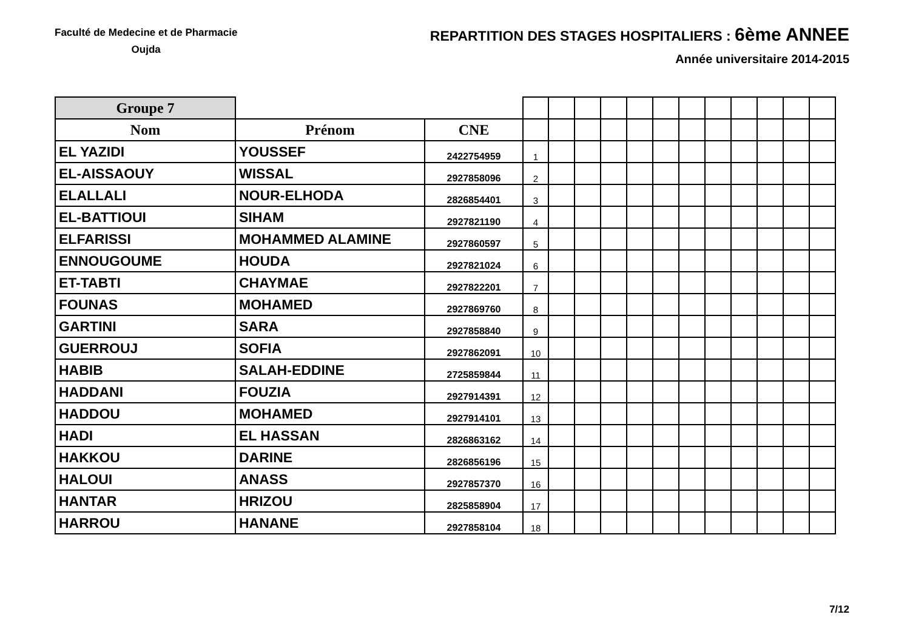Faculté de Medecine et de Pharmacie
Oujda
REPARTITION DES STAGES HOSPITALIERS : 6ème ANNEE
Année universitaire 2014-2015
| Groupe 7 | | | | | | | | | | | | | | |
| Nom | Prénom | CNE | | | | | | | | | | | | |
| EL YAZIDI | YOUSSEF | 2422754959 | 1 | | | | | | | | | | | |
| EL-AISSAOUY | WISSAL | 2927858096 | 2 | | | | | | | | | | | |
| ELALLALI | NOUR-ELHODA | 2826854401 | 3 | | | | | | | | | | | |
| EL-BATTIOUI | SIHAM | 2927821190 | 4 | | | | | | | | | | | |
| ELFARISSI | MOHAMMED ALAMINE | 2927860597 | 5 | | | | | | | | | | | |
| ENNOUGOUME | HOUDA | 2927821024 | 6 | | | | | | | | | | | |
| ET-TABTI | CHAYMAE | 2927822201 | 7 | | | | | | | | | | | |
| FOUNAS | MOHAMED | 2927869760 | 8 | | | | | | | | | | | |
| GARTINI | SARA | 2927858840 | 9 | | | | | | | | | | | |
| GUERROUJ | SOFIA | 2927862091 | 10 | | | | | | | | | | | |
| HABIB | SALAH-EDDINE | 2725859844 | 11 | | | | | | | | | | | |
| HADDANI | FOUZIA | 2927914391 | 12 | | | | | | | | | | | |
| HADDOU | MOHAMED | 2927914101 | 13 | | | | | | | | | | | |
| HADI | EL HASSAN | 2826863162 | 14 | | | | | | | | | | | |
| HAKKOU | DARINE | 2826856196 | 15 | | | | | | | | | | | |
| HALOUI | ANASS | 2927857370 | 16 | | | | | | | | | | | |
| HANTAR | HRIZOU | 2825858904 | 17 | | | | | | | | | | | |
| HARROU | HANANE | 2927858104 | 18 | | | | | | | | | | | |
7/12